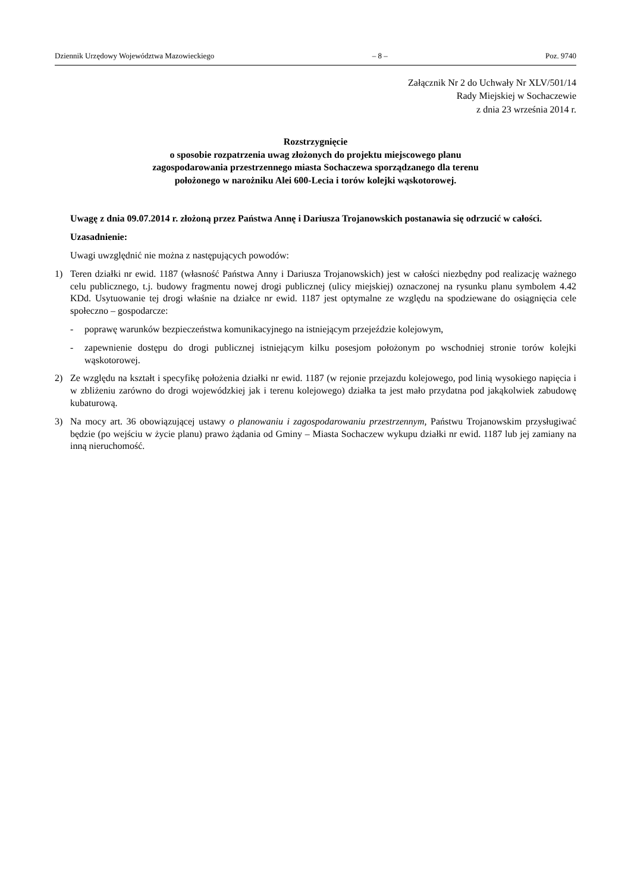Dziennik Urzędowy Województwa Mazowieckiego – 8 – Poz. 9740
Załącznik Nr 2 do Uchwały Nr XLV/501/14
Rady Miejskiej w Sochaczewie
z dnia 23 września 2014 r.
Rozstrzygnięcie
o sposobie rozpatrzenia uwag złożonych do projektu miejscowego planu
zagospodarowania przestrzennego miasta Sochaczewa sporządzanego dla terenu
położonego w narożniku Alei 600-Lecia i torów kolejki wąskotorowej.
Uwagę z dnia 09.07.2014 r. złożoną przez Państwa Annę i Dariusza Trojanowskich postanawia się odrzucić w całości.
Uzasadnienie:
Uwagi uwzględnić nie można z następujących powodów:
1) Teren działki nr ewid. 1187 (własność Państwa Anny i Dariusza Trojanowskich) jest w całości niezbędny pod realizację ważnego celu publicznego, t.j. budowy fragmentu nowej drogi publicznej (ulicy miejskiej) oznaczonej na rysunku planu symbolem 4.42 KDd. Usytuowanie tej drogi właśnie na działce nr ewid. 1187 jest optymalne ze względu na spodziewane do osiągnięcia cele społeczno – gospodarcze:
- poprawę warunków bezpieczeństwa komunikacyjnego na istniejącym przejeździe kolejowym,
- zapewnienie dostępu do drogi publicznej istniejącym kilku posesjom położonym po wschodniej stronie torów kolejki wąskotorowej.
2) Ze względu na kształt i specyfikę położenia działki nr ewid. 1187 (w rejonie przejazdu kolejowego, pod linią wysokiego napięcia i w zbliżeniu zarówno do drogi wojewódzkiej jak i terenu kolejowego) działka ta jest mało przydatna pod jakąkolwiek zabudowę kubaturową.
3) Na mocy art. 36 obowiązującej ustawy o planowaniu i zagospodarowaniu przestrzennym, Państwu Trojanowskim przysługiwać będzie (po wejściu w życie planu) prawo żądania od Gminy – Miasta Sochaczew wykupu działki nr ewid. 1187 lub jej zamiany na inną nieruchomość.